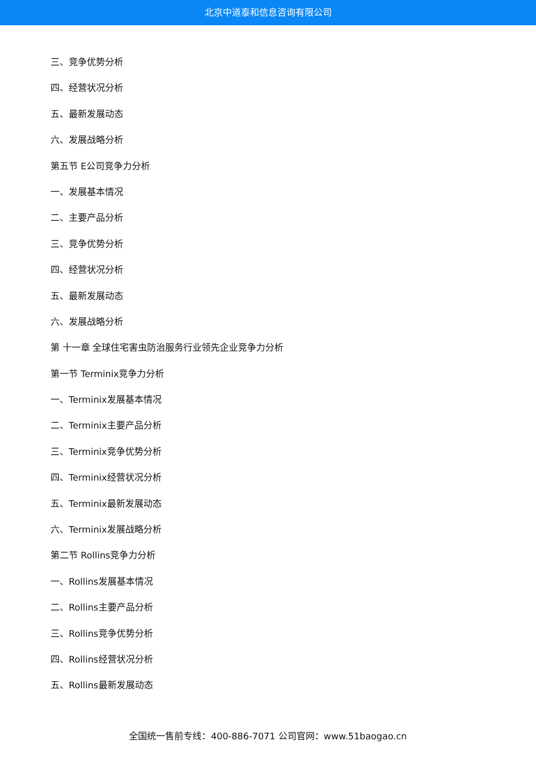北京中道泰和信息咨询有限公司
三、竞争优势分析
四、经营状况分析
五、最新发展动态
六、发展战略分析
第五节 E公司竞争力分析
一、发展基本情况
二、主要产品分析
三、竞争优势分析
四、经营状况分析
五、最新发展动态
六、发展战略分析
第 十一章 全球住宅害虫防治服务行业领先企业竞争力分析
第一节 Terminix竞争力分析
一、Terminix发展基本情况
二、Terminix主要产品分析
三、Terminix竞争优势分析
四、Terminix经营状况分析
五、Terminix最新发展动态
六、Terminix发展战略分析
第二节 Rollins竞争力分析
一、Rollins发展基本情况
二、Rollins主要产品分析
三、Rollins竞争优势分析
四、Rollins经营状况分析
五、Rollins最新发展动态
全国统一售前专线：400-886-7071 公司官网：www.51baogao.cn